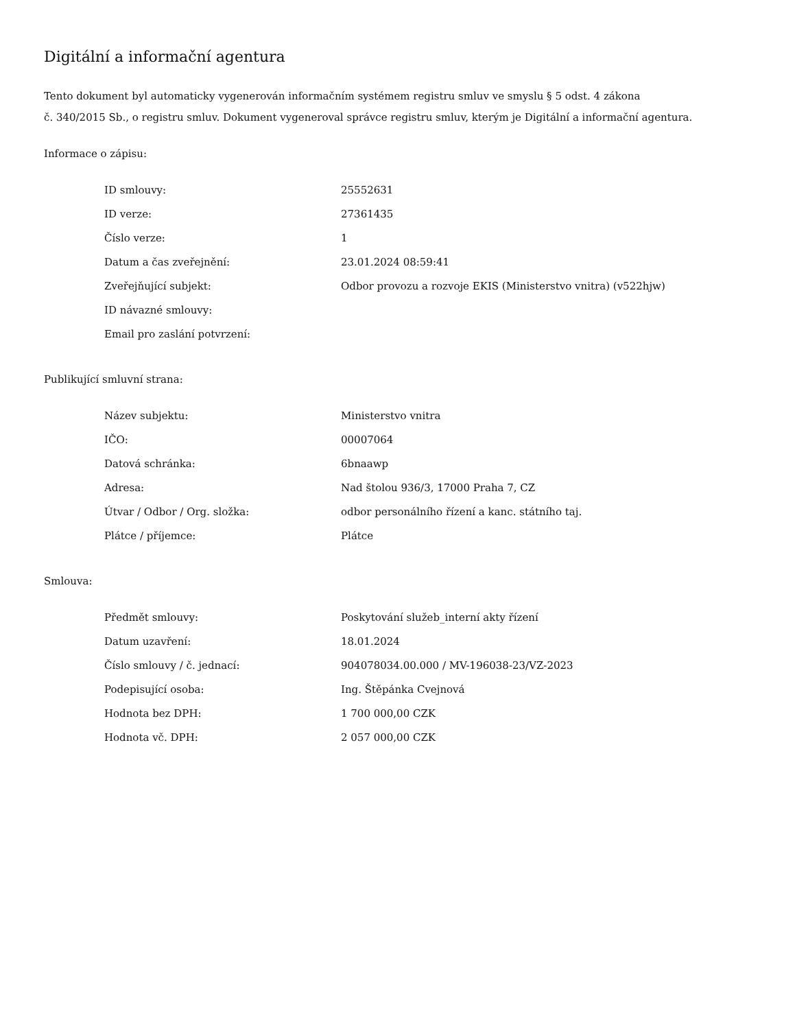Digitální a informační agentura
Tento dokument byl automaticky vygenerován informačním systémem registru smluv ve smyslu § 5 odst. 4 zákona
č. 340/2015 Sb., o registru smluv. Dokument vygeneroval správce registru smluv, kterým je Digitální a informační agentura.
Informace o zápisu:
| ID smlouvy: | 25552631 |
| ID verze: | 27361435 |
| Číslo verze: | 1 |
| Datum a čas zveřejnění: | 23.01.2024 08:59:41 |
| Zveřejňující subjekt: | Odbor provozu a rozvoje EKIS (Ministerstvo vnitra) (v522hjw) |
| ID návazné smlouvy: | |
| Email pro zaslání potvrzení: | |
Publikující smluvní strana:
| Název subjektu: | Ministerstvo vnitra |
| IČO: | 00007064 |
| Datová schránka: | 6bnaawp |
| Adresa: | Nad štolou 936/3, 17000 Praha 7, CZ |
| Útvar / Odbor / Org. složka: | odbor personálního řízení a kanc. státního taj. |
| Plátce / příjemce: | Plátce |
Smlouva:
| Předmět smlouvy: | Poskytování služeb_interní akty řízení |
| Datum uzavření: | 18.01.2024 |
| Číslo smlouvy / č. jednací: | 904078034.00.000 / MV-196038-23/VZ-2023 |
| Podepisující osoba: | Ing. Štěpánka Cvejnová |
| Hodnota bez DPH: | 1 700 000,00 CZK |
| Hodnota vč. DPH: | 2 057 000,00 CZK |